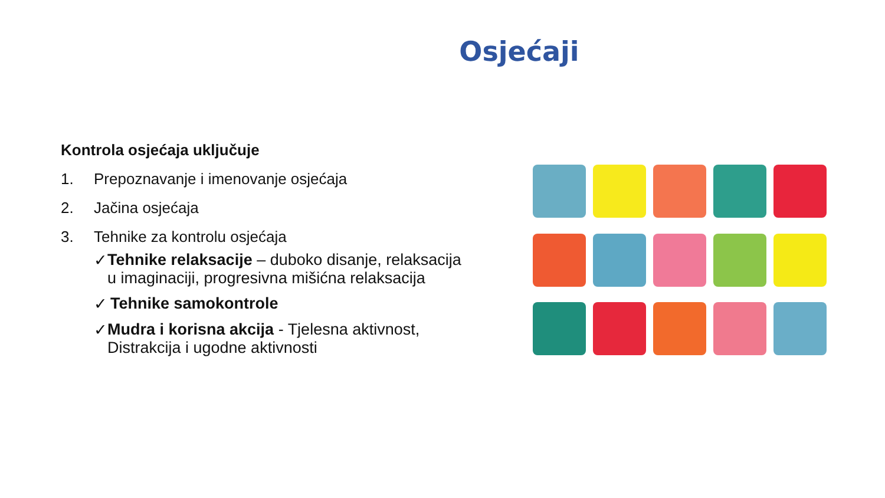Osjećaji
Kontrola osjećaja uključuje
1. Prepoznavanje i imenovanje osjećaja
2. Jačina osjećaja
3. Tehnike za kontrolu osjećaja
✓ Tehnike relaksacije – duboko disanje, relaksacija u imaginaciji, progresivna mišićna relaksacija
✓ Tehnike samokontrole
✓ Mudra i korisna akcija - Tjelesna aktivnost, Distrakcija i ugodne aktivnosti